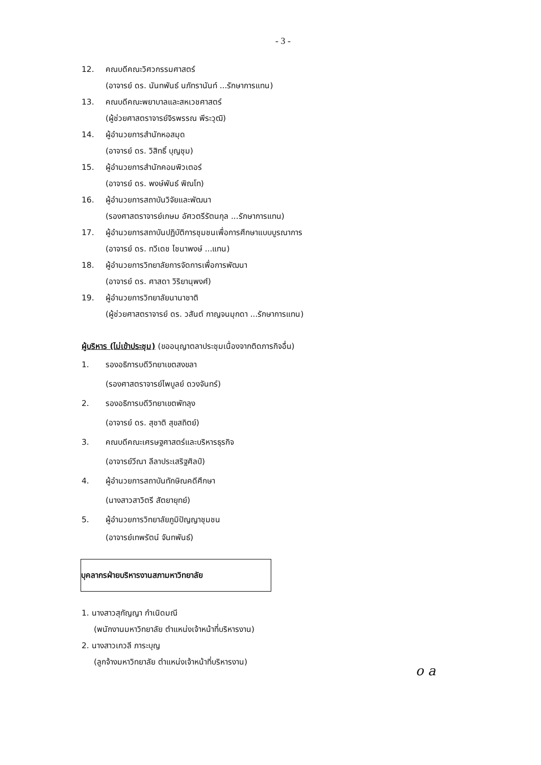- 3 -
12. คณบดีคณะวิศวกรรมศาสตร์
(อาจารย์ ดร. นันทพันธ์ นภัทรานันท์ ...รักษาการแทน)
13. คณบดีคณะพยาบาลและสหเวชศาสตร์
(ผู้ช่วยศาสตราจารย์จิรพรรณ พีระวุฒิ)
14. ผู้อำนวยการสำนักหอสมุด
(อาจารย์ ดร. วิสิทธิ์ บุญชุม)
15. ผู้อำนวยการสำนักคอมพิวเตอร์
(อาจารย์ ดร. พงษ์พันธ์ พิณโท)
16. ผู้อำนวยการสถาบันวิจัยและพัฒนา
(รองศาสตราจารย์เกษม อัศวตรีรัตนกุล ...รักษาการแทน)
17. ผู้อำนวยการสถาบันปฏิบัติการชุมชนเพื่อการศึกษาแบบบูรณาการ
(อาจารย์ ดร. ทวีเดช ไชนาพงษ์ ...แทน)
18. ผู้อำนวยการวิทยาลัยการจัดการเพื่อการพัฒนา
(อาจารย์ ดร. ศาสดา วิริยานุพงศ์)
19. ผู้อำนวยการวิทยาลัยนานาชาติ
(ผู้ช่วยศาสตราจารย์ ดร. วสันต์ กาญจนมุกดา ...รักษาการแทน)
ผู้บริหาร (ไม่เข้าประชุม) (ขออนุญาตลาประชุมเนื่องจากติดภารกิจอื่น)
1. รองอธิการบดีวิทยาเขตสงขลา
(รองศาสตราจารย์ไพบูลย์ ดวงจันทร์)
2. รองอธิการบดีวิทยาเขตพัทลุง
(อาจารย์ ดร. สุชาติ สุขสถิตย์)
3. คณบดีคณะเศรษฐศาสตร์และบริหารธุรกิจ
(อาจารย์วีณา ลีลาประเสริฐศิลป์)
4. ผู้อำนวยการสถาบันทักษิณคดีศึกษา
(นางสาวสาวิตรี สัตยายุทย์)
5. ผู้อำนวยการวิทยาลัยภูมิปัญญาชุมชน
(อาจารย์เทพรัตน์ จันทพันธ์)
บุคลากรฝ่ายบริหารงานสภามหาวิทยาลัย
1. นางสาวสุกัญญา กำเนิดมณี
(พนักงานมหาวิทยาลัย ตำแหน่งเจ้าหน้าที่บริหารงาน)
2. นางสาวเกวลี ภาระบุญ
(ลูกจ้างมหาวิทยาลัย ตำแหน่งเจ้าหน้าที่บริหารงาน)
o a